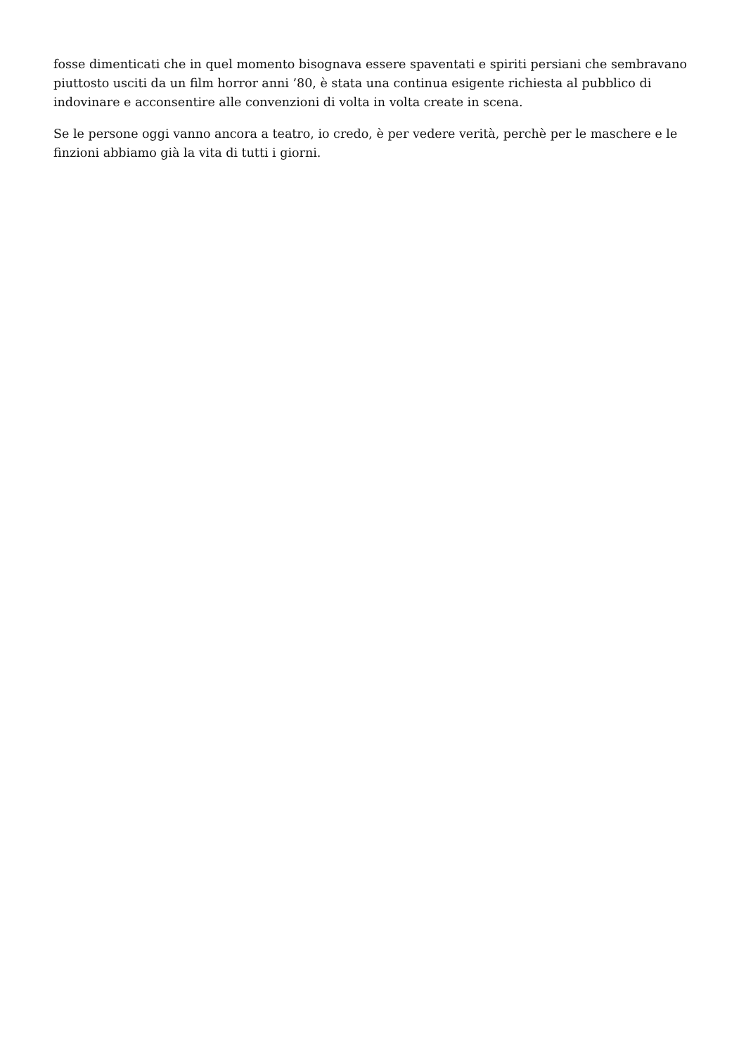fosse dimenticati che in quel momento bisognava essere spaventati e spiriti persiani che sembravano piuttosto usciti da un film horror anni ’80, è stata una continua esigente richiesta al pubblico di indovinare e acconsentire alle convenzioni di volta in volta create in scena.
Se le persone oggi vanno ancora a teatro, io credo, è per vedere verità, perchè per le maschere e le finzioni abbiamo già la vita di tutti i giorni.